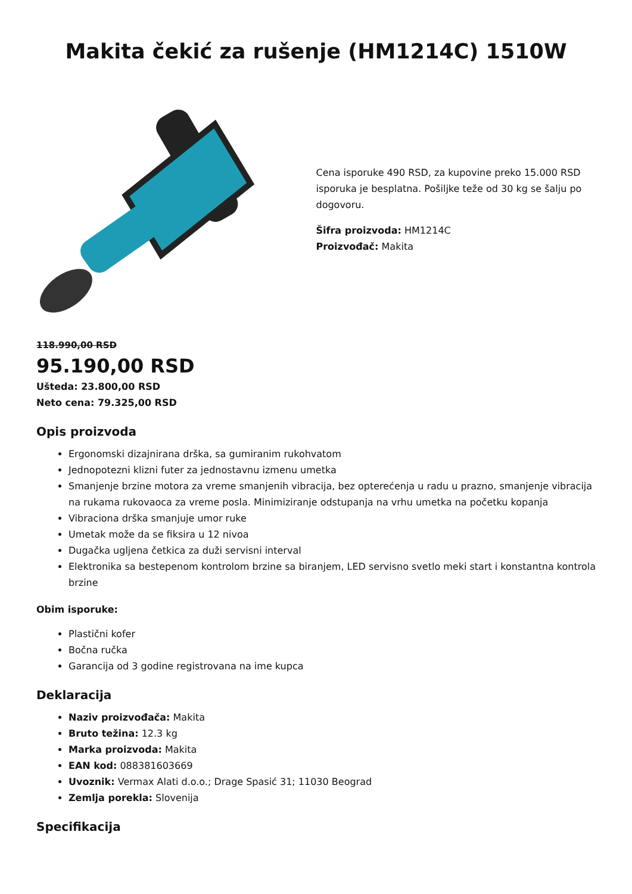Makita čekić za rušenje (HM1214C) 1510W
Cena isporuke 490 RSD, za kupovine preko 15.000 RSD isporuka je besplatna. Pošiljke teže od 30 kg se šalju po dogovoru.
Šifra proizvoda: HM1214C
Proizvođač: Makita
118.990,00 RSD
95.190,00 RSD
Ušteda: 23.800,00 RSD
Neto cena: 79.325,00 RSD
Opis proizvoda
Ergonomski dizajnirana drška, sa gumiranim rukohvatom
Jednopotezni klizni futer za jednostavnu izmenu umetka
Smanjenje brzine motora za vreme smanjenih vibracija, bez opterećenja u radu u prazno, smanjenje vibracija na rukama rukovaoca za vreme posla. Minimiziranje odstupanja na vrhu umetka na početku kopanja
Vibraciona drška smanjuje umor ruke
Umetak može da se fiksira u 12 nivoa
Dugačka ugljena četkica za duži servisni interval
Elektronika sa bestepenom kontrolom brzine sa biranjem, LED servisno svetlo meki start i konstantna kontrola brzine
Obim isporuke:
Plastični kofer
Bočna ručka
Garancija od 3 godine registrovana na ime kupca
Deklaracija
Naziv proizvođača: Makita
Bruto težina: 12.3 kg
Marka proizvoda: Makita
EAN kod: 088381603669
Uvoznik: Vermax Alati d.o.o.; Drage Spasić 31; 11030 Beograd
Zemlja porekla: Slovenija
Specifikacija